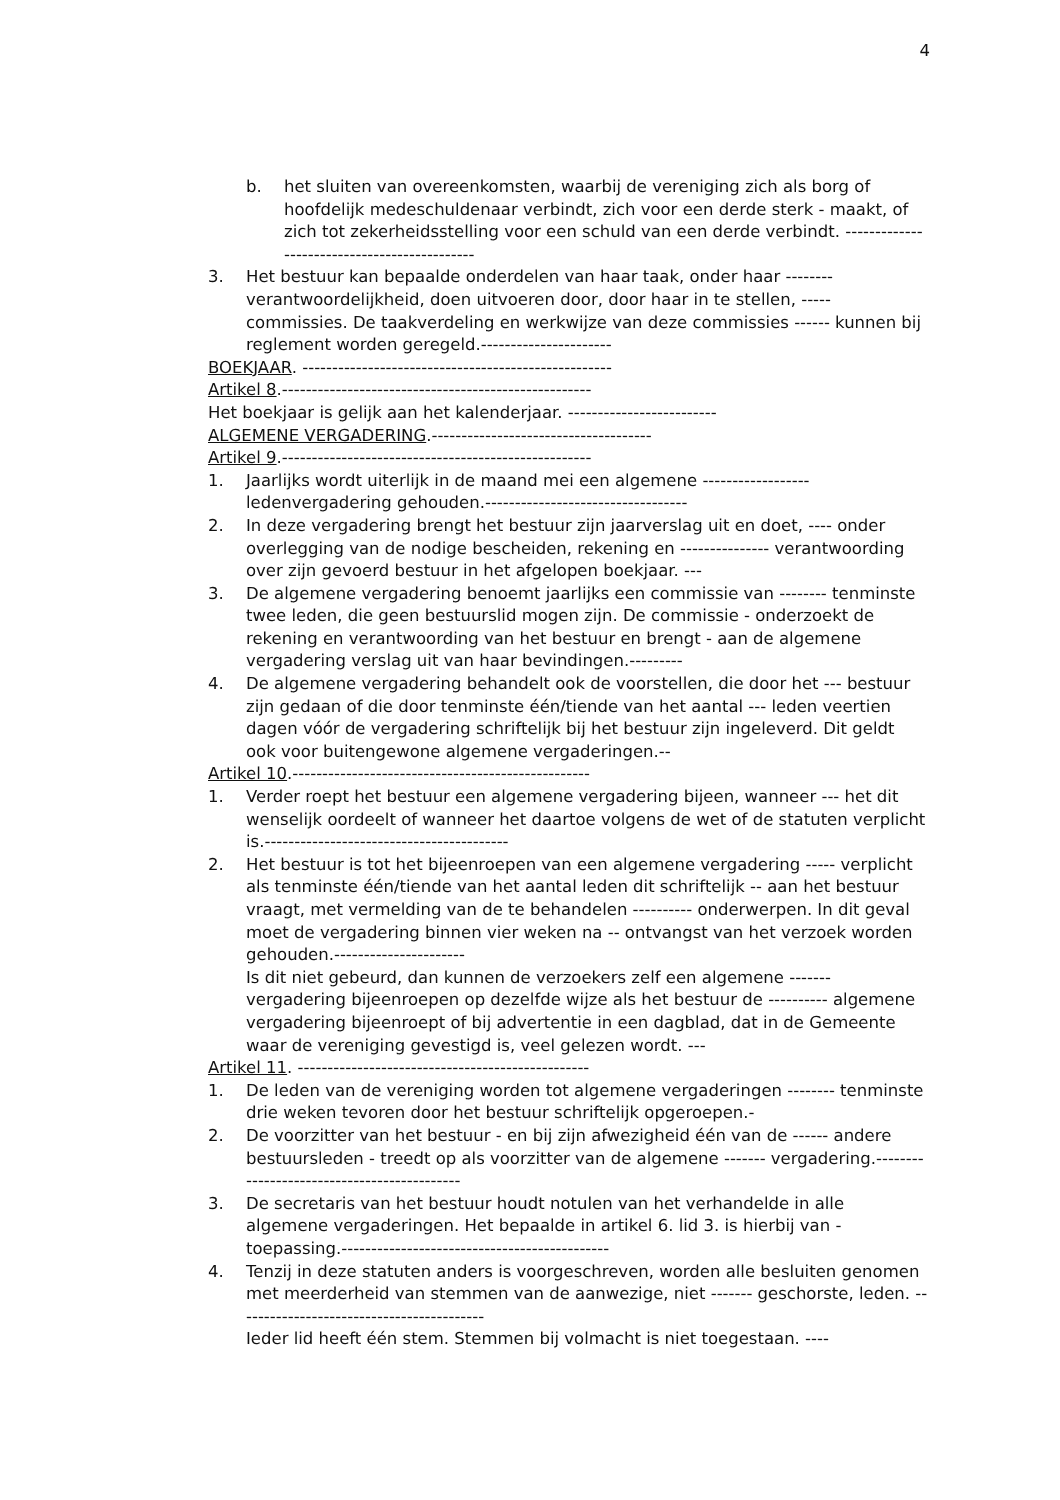4
b. het sluiten van overeenkomsten, waarbij de vereniging zich als borg of hoofdelijk medeschuldenaar verbindt, zich voor een derde sterk - maakt, of zich tot zekerheidsstelling voor een schuld van een derde verbindt. ---------------------------------------------
3. Het bestuur kan bepaalde onderdelen van haar taak, onder haar -------- verantwoordelijkheid, doen uitvoeren door, door haar in te stellen, ----- commissies. De taakverdeling en werkwijze van deze commissies ------ kunnen bij reglement worden geregeld.----------------------
BOEKJAAR. ----------------------------------------------------
Artikel 8.----------------------------------------------------
Het boekjaar is gelijk aan het kalenderjaar. -------------------------
ALGEMENE VERGADERING.-------------------------------------
Artikel 9.----------------------------------------------------
1. Jaarlijks wordt uiterlijk in de maand mei een algemene ------------------ ledenvergadering gehouden.----------------------------------
2. In deze vergadering brengt het bestuur zijn jaarverslag uit en doet, ---- onder overlegging van de nodige bescheiden, rekening en --------------- verantwoording over zijn gevoerd bestuur in het afgelopen boekjaar. ---
3. De algemene vergadering benoemt jaarlijks een commissie van -------- tenminste twee leden, die geen bestuurslid mogen zijn. De commissie - onderzoekt de rekening en verantwoording van het bestuur en brengt - aan de algemene vergadering verslag uit van haar bevindingen.---------
4. De algemene vergadering behandelt ook de voorstellen, die door het --- bestuur zijn gedaan of die door tenminste één/tiende van het aantal --- leden veertien dagen vóór de vergadering schriftelijk bij het bestuur zijn ingeleverd. Dit geldt ook voor buitengewone algemene vergaderingen.--
Artikel 10.--------------------------------------------------
1. Verder roept het bestuur een algemene vergadering bijeen, wanneer --- het dit wenselijk oordeelt of wanneer het daartoe volgens de wet of de statuten verplicht is.-----------------------------------------
2. Het bestuur is tot het bijeenroepen van een algemene vergadering ----- verplicht als tenminste één/tiende van het aantal leden dit schriftelijk -- aan het bestuur vraagt, met vermelding van de te behandelen ---------- onderwerpen. In dit geval moet de vergadering binnen vier weken na -- ontvangst van het verzoek worden gehouden.----------------------
Is dit niet gebeurd, dan kunnen de verzoekers zelf een algemene ------- vergadering bijeenroepen op dezelfde wijze als het bestuur de ---------- algemene vergadering bijeenroept of bij advertentie in een dagblad, dat in de Gemeente waar de vereniging gevestigd is, veel gelezen wordt. ---
Artikel 11. -------------------------------------------------
1. De leden van de vereniging worden tot algemene vergaderingen -------- tenminste drie weken tevoren door het bestuur schriftelijk opgeroepen.-
2. De voorzitter van het bestuur - en bij zijn afwezigheid één van de ------ andere bestuursleden - treedt op als voorzitter van de algemene ------- vergadering.--------------------------------------------
3. De secretaris van het bestuur houdt notulen van het verhandelde in alle algemene vergaderingen. Het bepaalde in artikel 6. lid 3. is hierbij van - toepassing.---------------------------------------------
4. Tenzij in deze statuten anders is voorgeschreven, worden alle besluiten genomen met meerderheid van stemmen van de aanwezige, niet ------- geschorste, leden. ------------------------------------------
Ieder lid heeft één stem. Stemmen bij volmacht is niet toegestaan. ----